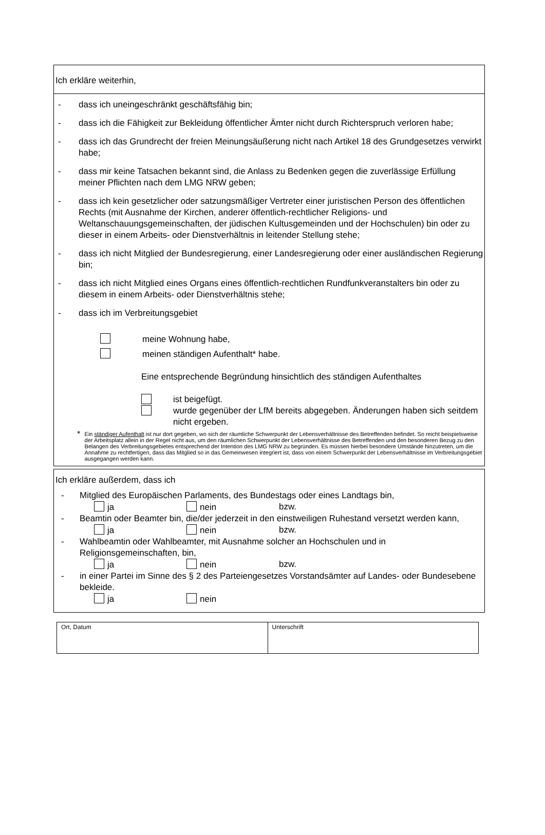Ich erkläre weiterhin,
- dass ich uneingeschränkt geschäftsfähig bin;
- dass ich die Fähigkeit zur Bekleidung öffentlicher Ämter nicht durch Richterspruch verloren habe;
- dass ich das Grundrecht der freien Meinungsäußerung nicht nach Artikel 18 des Grundgesetzes verwirkt habe;
- dass mir keine Tatsachen bekannt sind, die Anlass zu Bedenken gegen die zuverlässige Erfüllung meiner Pflichten nach dem LMG NRW geben;
- dass ich kein gesetzlicher oder satzungsmäßiger Vertreter einer juristischen Person des öffentlichen Rechts (mit Ausnahme der Kirchen, anderer öffentlich-rechtlicher Religions- und Weltanschauungsgemeinschaften, der jüdischen Kultusgemeinden und der Hochschulen) bin oder zu dieser in einem Arbeits- oder Dienstverhältnis in leitender Stellung stehe;
- dass ich nicht Mitglied der Bundesregierung, einer Landesregierung oder einer ausländischen Regierung bin;
- dass ich nicht Mitglied eines Organs eines öffentlich-rechtlichen Rundfunkveranstalters bin oder zu diesem in einem Arbeits- oder Dienstverhältnis stehe;
- dass ich im Verbreitungsgebiet
meine Wohnung habe,
meinen ständigen Aufenthalt* habe.
Eine entsprechende Begründung hinsichtlich des ständigen Aufenthaltes
ist beigefügt.
wurde gegenüber der LfM bereits abgegeben. Änderungen haben sich seitdem nicht ergeben.
* Ein ständiger Aufenthalt ist nur dort gegeben, wo sich der räumliche Schwerpunkt der Lebensverhältnisse des Betreffenden befindet. So reicht beispielsweise der Arbeitsplatz allein in der Regel nicht aus, um den räumlichen Schwerpunkt der Lebensverhältnisse des Betreffenden und den besonderen Bezug zu den Belangen des Verbreitungsgebietes entsprechend der Intention des LMG NRW zu begründen. Es müssen hierbei besondere Umstände hinzutreten, um die Annahme zu rechtfertigen, dass das Mitglied so in das Gemeinwesen integriert ist, dass von einem Schwerpunkt der Lebensverhältnisse im Verbreitungsgebiet ausgegangen werden kann.
Ich erkläre außerdem, dass ich
- Mitglied des Europäischen Parlaments, des Bundestags oder eines Landtags bin,
ja nein bzw.
- Beamtin oder Beamter bin, die/der jederzeit in den einstweiligen Ruhestand versetzt werden kann,
ja nein bzw.
- Wahlbeamtin oder Wahlbeamter, mit Ausnahme solcher an Hochschulen und in Religionsgemeinschaften, bin,
ja nein bzw.
- in einer Partei im Sinne des § 2 des Parteiengesetzes Vorstandsämter auf Landes- oder Bundesebene bekleide.
ja nein
| Ort, Datum | Unterschrift |